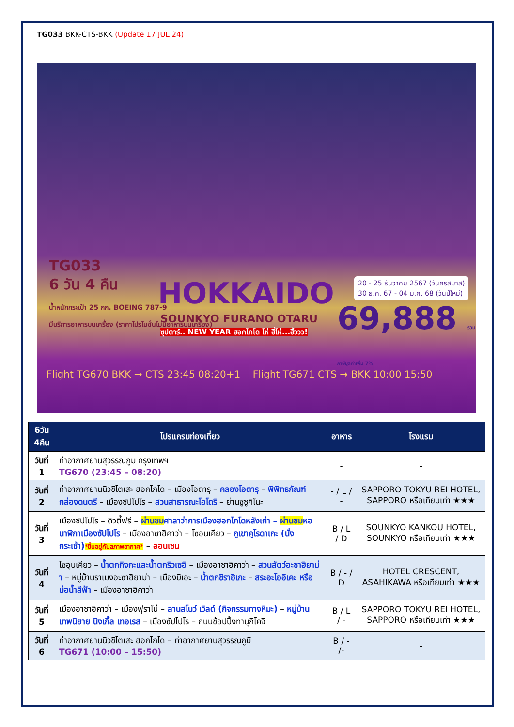TG033 BKK-CTS-BKK (Update 17 JUL 24)
TG033
6 วัน 4 คืน
น้ำหนักกระเป๋า 25 กก. BOEING 787-9
มีบริการอาหารบนเครื่อง (ราคาโปรโมชั่นไม่มีอาหารบนเครื่อง)
HOKKAIDO
SOUNKYO FURANO OTARU
ซุปตาร์.. NEW YEAR ฮอกไกโด โห่ ฮี่โห่...ฮิ้ววว!
20 - 25 ธันวาคม 2567 (วันคริสมาส)
30 ธ.ค. 67 - 04 ม.ค. 68 (วันปีใหม่)
69,888 รวมภาษีมูลค่าเพิ่ม 7%
Flight TG670 BKK → CTS 23:45 08:20+1 Flight TG671 CTS → BKK 10:00 15:50
| 6วัน 4คืน | โปรแกรมท่องเที่ยว | อาหาร | โรงแรม |
| --- | --- | --- | --- |
| วันที่ 1 | ท่าอากาศยานสุวรรณภูมิ กรุงเทพฯ TG670 (23:45 – 08:20) | - | - |
| วันที่ 2 | ท่าอากาศยานนิวชิโตเสะ ฮอกไกโด – เมืองโอตารุ – คลองโอตารุ – พิพิทธภัณฑ์กล่องดนตรี – เมืองซัปโปโร – สวนสาธารณะโอโดริ – ย่านซูซูกิโนะ | - / L / - | SAPPORO TOKYU REI HOTEL, SAPPORO หรือเทียบเท่า ★★★ |
| วันที่ 3 | เมืองซัปโปโร – ดิวตี้ฟรี – ผ่านชม ศาลาว่าการเมืองฮอกไกโดหลังเก่า – ผ่านชม หอนาฬิกาเมืองซัปโปโร – เมืองอาซาฮิคาว่า – โซอุนเคียว – ภูเขาคูโรดาเกะ (นั่งกระเช้า) *ขึ้นอยู่กับสภาพอากาศ* – ออนเซน | B / L / D | SOUNKYO KANKOU HOTEL, SOUNKYO หรือเทียบเท่า ★★★ |
| วันที่ 4 | โซอุนเคียว – น้ำตกกิงกะและน้ำตกริวเซอิ – เมืองอาซาฮิคาว่า – สวนสัตว์อะซาฮิยาม่า – หมู่บ้านราเมงอะซาฮิยาม่า – เมืองบิเอะ – น้ำตกชิราฮิเกะ – สระอะโออิเคะ หรือ บ่อน้ำสีฟ้า – เมืองอาซาฮิคาว่า | B / - / D | HOTEL CRESCENT, ASAHIKAWA หรือเทียบเท่า ★★★ |
| วันที่ 5 | เมืองอาซาฮิคาว่า – เมืองฟุราโน่ – ลานสโนว์ เวิลด์ (กิจกรรมทางหิมะ) – หมู่บ้านเทพนิยาย นิงเกิ้ล เทอเรส – เมืองซัปโปโร – ถนนช้อปปิ้งทานุกิโคจิ | B / L / - | SAPPORO TOKYU REI HOTEL, SAPPORO หรือเทียบเท่า ★★★ |
| วันที่ 6 | ท่าอากาศยานนิวชิโตเสะ ฮอกไกโด – ท่าอากาศยานสุวรรณภูมิ TG671 (10:00 – 15:50) | B / - /- | - |